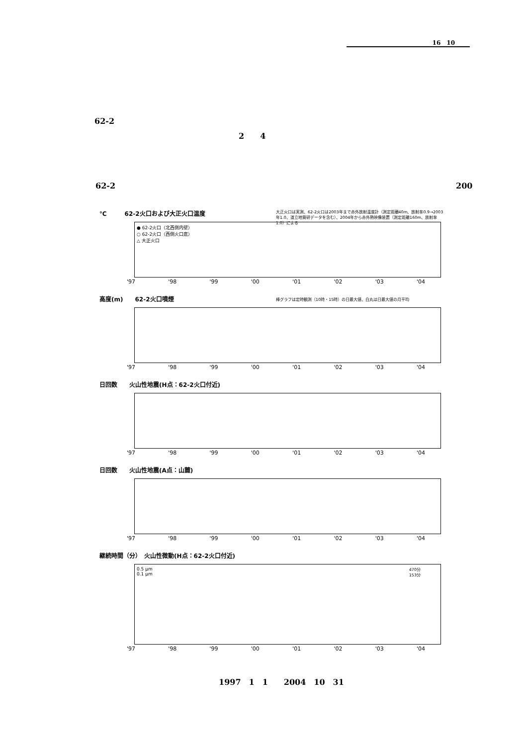16　10
62-2
2　　4
62-2 200
℃　　　62-2火口および大正火口温度
大正火口は実測、62-2火口は2003年まで赤外放射温度計（測定距離40m、放射率0.9→2003年1.0、道立地質研データを含む）、2004年から赤外熱映像装置（測定距離160m、放射率1.0）による
● 62-2火口（北西側内壁）
○ 62-2火口（西側火口底）
△ 大正火口
'97 '98 '99 '00 '01 '02 '03 '04
高度(m)　　62-2火口噴煙
棒グラフは定時観測（10時・15時）の日最大値、白丸は日最大値の月平均
'97 '98 '99 '00 '01 '02 '03 '04
日回数　　火山性地震(H点：62-2火口付近)
'97 '98 '99 '00 '01 '02 '03 '04
日回数　　火山性地震(A点：山麓)
'97 '98 '99 '00 '01 '02 '03 '04
継続時間（分）　火山性微動(H点：62-2火口付近)
0.5 μm
0.1 μm
470分
153分
'97 '98 '99 '00 '01 '02 '03 '04
1997　1　1　　2004　10　31